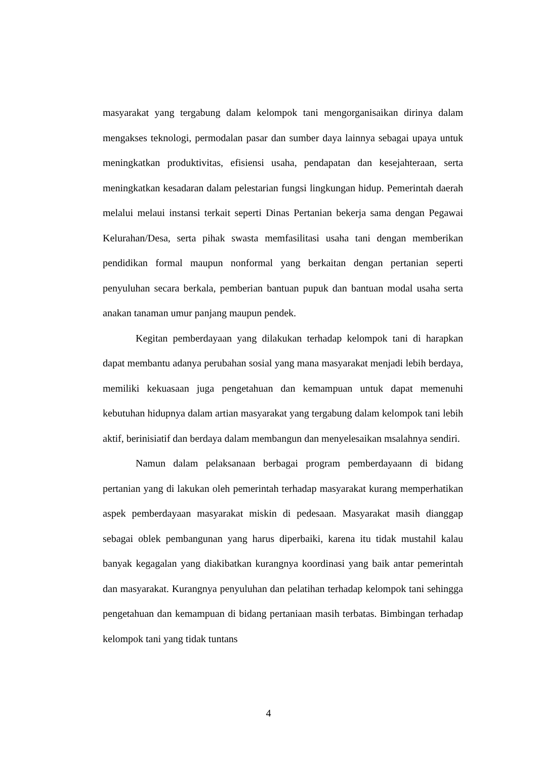masyarakat yang tergabung dalam kelompok tani mengorganisaikan dirinya dalam mengakses teknologi, permodalan pasar dan sumber daya lainnya sebagai upaya untuk meningkatkan produktivitas, efisiensi usaha, pendapatan dan kesejahteraan, serta meningkatkan kesadaran dalam pelestarian fungsi lingkungan hidup. Pemerintah daerah melalui melaui instansi terkait seperti Dinas Pertanian bekerja sama dengan Pegawai Kelurahan/Desa, serta pihak swasta memfasilitasi usaha tani dengan memberikan pendidikan formal maupun nonformal yang berkaitan dengan pertanian seperti penyuluhan secara berkala, pemberian bantuan pupuk dan bantuan modal usaha serta anakan tanaman umur panjang maupun pendek.
Kegitan pemberdayaan yang dilakukan terhadap kelompok tani di harapkan dapat membantu adanya perubahan sosial yang mana masyarakat menjadi lebih berdaya, memiliki kekuasaan juga pengetahuan dan kemampuan untuk dapat memenuhi kebutuhan hidupnya dalam artian masyarakat yang tergabung dalam kelompok tani lebih aktif, berinisiatif dan berdaya dalam membangun dan menyelesaikan msalahnya sendiri.
Namun dalam pelaksanaan berbagai program pemberdayaann di bidang pertanian yang di lakukan oleh pemerintah terhadap masyarakat kurang memperhatikan aspek pemberdayaan masyarakat miskin di pedesaan. Masyarakat masih dianggap sebagai oblek pembangunan yang harus diperbaiki, karena itu tidak mustahil kalau banyak kegagalan yang diakibatkan kurangnya koordinasi yang baik antar pemerintah dan masyarakat. Kurangnya penyuluhan dan pelatihan terhadap kelompok tani sehingga pengetahuan dan kemampuan di bidang pertaniaan masih terbatas. Bimbingan terhadap kelompok tani yang tidak tuntans
4